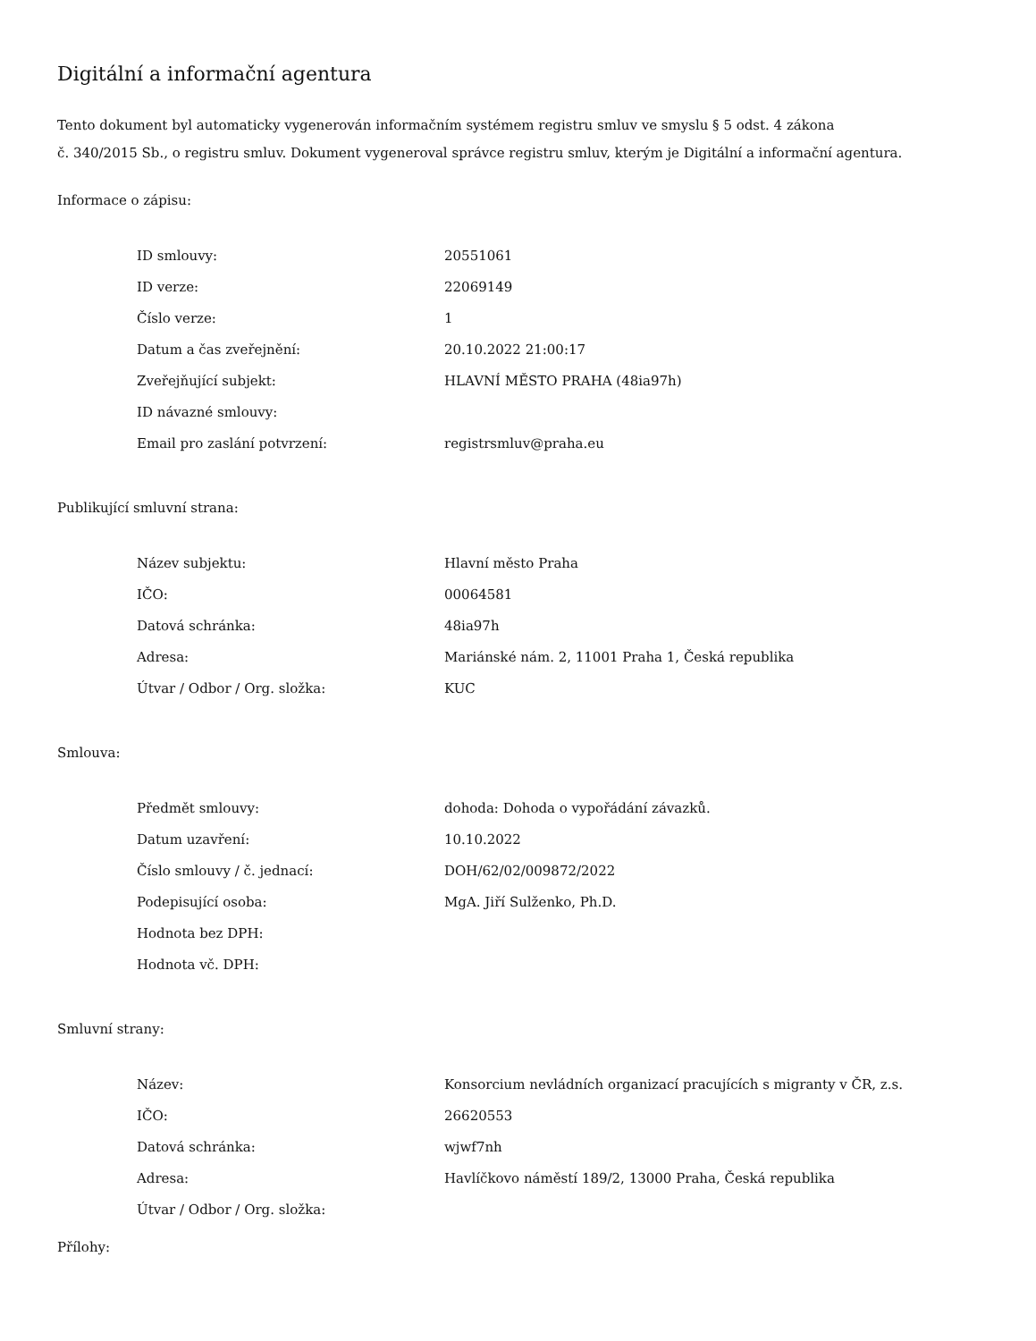Digitální a informační agentura
Tento dokument byl automaticky vygenerován informačním systémem registru smluv ve smyslu § 5 odst. 4 zákona
č. 340/2015 Sb., o registru smluv. Dokument vygeneroval správce registru smluv, kterým je Digitální a informační agentura.
Informace o zápisu:
| ID smlouvy: | 20551061 |
| ID verze: | 22069149 |
| Číslo verze: | 1 |
| Datum a čas zveřejnění: | 20.10.2022 21:00:17 |
| Zveřejňující subjekt: | HLAVNÍ MĚSTO PRAHA (48ia97h) |
| ID návazné smlouvy: | |
| Email pro zaslání potvrzení: | registrsmluv@praha.eu |
Publikující smluvní strana:
| Název subjektu: | Hlavní město Praha |
| IČO: | 00064581 |
| Datová schránka: | 48ia97h |
| Adresa: | Mariánské nám. 2, 11001 Praha 1, Česká republika |
| Útvar / Odbor / Org. složka: | KUC |
Smlouva:
| Předmět smlouvy: | dohoda: Dohoda o vypořádání závazků. |
| Datum uzavření: | 10.10.2022 |
| Číslo smlouvy / č. jednací: | DOH/62/02/009872/2022 |
| Podepisující osoba: | MgA. Jiří Sulženko, Ph.D. |
| Hodnota bez DPH: | |
| Hodnota vč. DPH: | |
Smluvní strany:
| Název: | Konsorcium nevládních organizací pracujících s migranty v ČR, z.s. |
| IČO: | 26620553 |
| Datová schránka: | wjwf7nh |
| Adresa: | Havlíčkovo náměstí 189/2, 13000 Praha, Česká republika |
| Útvar / Odbor / Org. složka: | |
Přílohy: